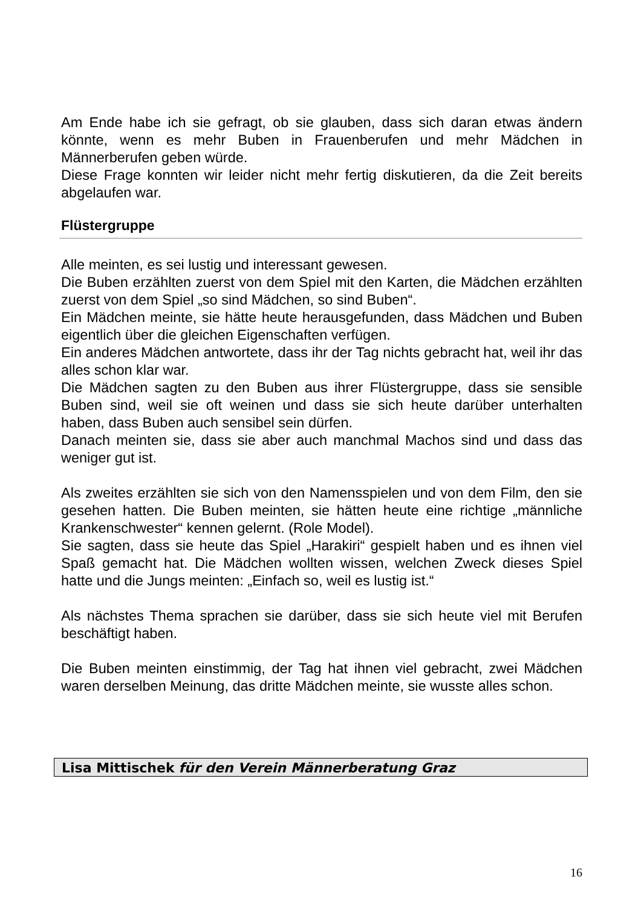Am Ende habe ich sie gefragt, ob sie glauben, dass sich daran etwas ändern könnte, wenn es mehr Buben in Frauenberufen und mehr Mädchen in Männerberufen geben würde.
Diese Frage konnten wir leider nicht mehr fertig diskutieren, da die Zeit bereits abgelaufen war.
Flüstergruppe
Alle meinten, es sei lustig und interessant gewesen.
Die Buben erzählten zuerst von dem Spiel mit den Karten, die Mädchen erzählten zuerst von dem Spiel „so sind Mädchen, so sind Buben“.
Ein Mädchen meinte, sie hätte heute herausgefunden, dass Mädchen und Buben eigentlich über die gleichen Eigenschaften verfügen.
Ein anderes Mädchen antwortete, dass ihr der Tag nichts gebracht hat, weil ihr das alles schon klar war.
Die Mädchen sagten zu den Buben aus ihrer Flüstergruppe, dass sie sensible Buben sind, weil sie oft weinen und dass sie sich heute darüber unterhalten haben, dass Buben auch sensibel sein dürfen.
Danach meinten sie, dass sie aber auch manchmal Machos sind und dass das weniger gut ist.
Als zweites erzählten sie sich von den Namensspielen und von dem Film, den sie gesehen hatten. Die Buben meinten, sie hätten heute eine richtige „männliche Krankenschwester“ kennen gelernt. (Role Model).
Sie sagten, dass sie heute das Spiel „Harakiri“ gespielt haben und es ihnen viel Spaß gemacht hat. Die Mädchen wollten wissen, welchen Zweck dieses Spiel hatte und die Jungs meinten: „Einfach so, weil es lustig ist.“
Als nächstes Thema sprachen sie darüber, dass sie sich heute viel mit Berufen beschäftigt haben.
Die Buben meinten einstimmig, der Tag hat ihnen viel gebracht, zwei Mädchen waren derselben Meinung, das dritte Mädchen meinte, sie wusste alles schon.
Lisa Mittischek für den Verein Männerberatung Graz
16